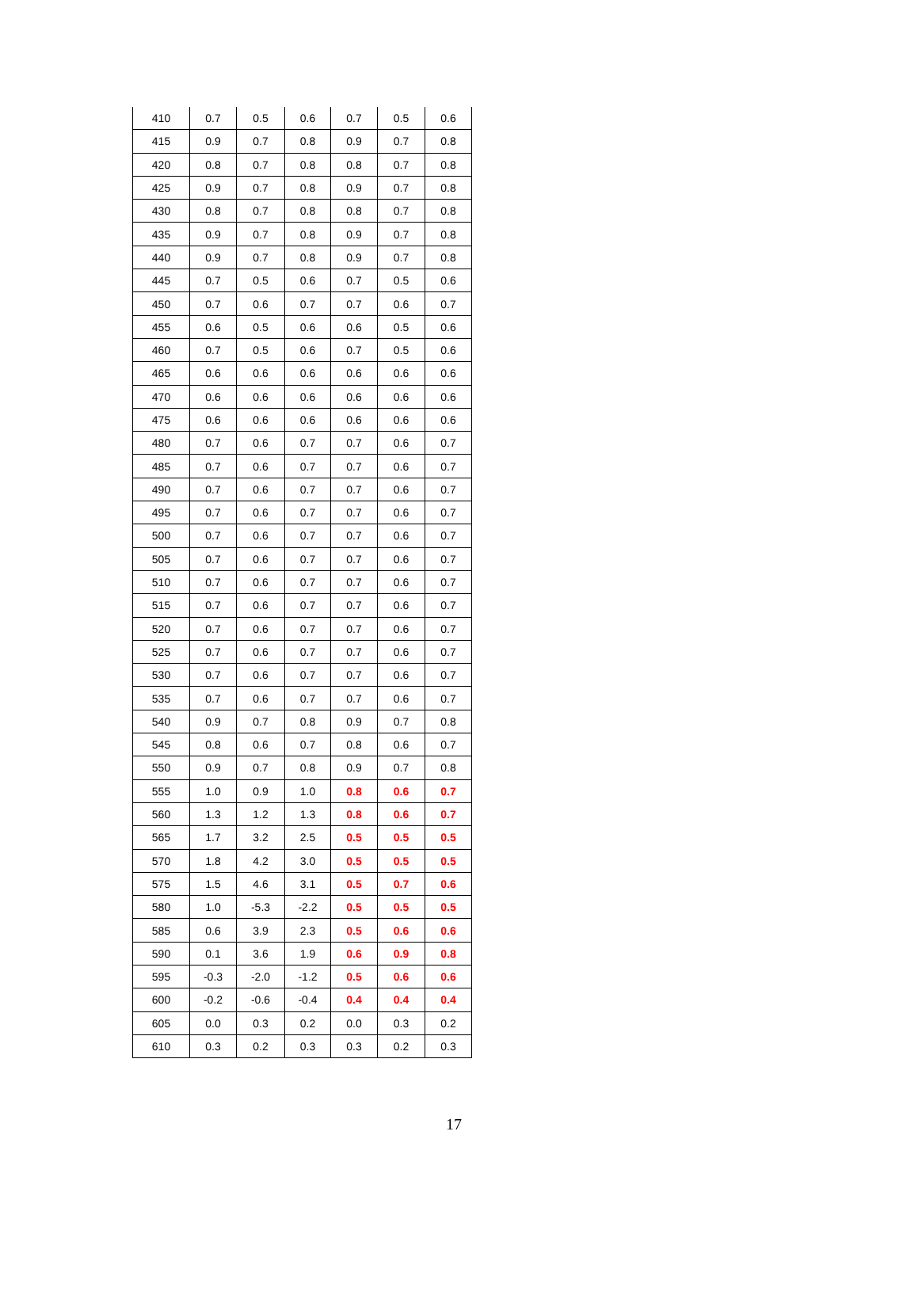| 410 | 0.7 | 0.5 | 0.6 | 0.7 | 0.5 | 0.6 |
| 415 | 0.9 | 0.7 | 0.8 | 0.9 | 0.7 | 0.8 |
| 420 | 0.8 | 0.7 | 0.8 | 0.8 | 0.7 | 0.8 |
| 425 | 0.9 | 0.7 | 0.8 | 0.9 | 0.7 | 0.8 |
| 430 | 0.8 | 0.7 | 0.8 | 0.8 | 0.7 | 0.8 |
| 435 | 0.9 | 0.7 | 0.8 | 0.9 | 0.7 | 0.8 |
| 440 | 0.9 | 0.7 | 0.8 | 0.9 | 0.7 | 0.8 |
| 445 | 0.7 | 0.5 | 0.6 | 0.7 | 0.5 | 0.6 |
| 450 | 0.7 | 0.6 | 0.7 | 0.7 | 0.6 | 0.7 |
| 455 | 0.6 | 0.5 | 0.6 | 0.6 | 0.5 | 0.6 |
| 460 | 0.7 | 0.5 | 0.6 | 0.7 | 0.5 | 0.6 |
| 465 | 0.6 | 0.6 | 0.6 | 0.6 | 0.6 | 0.6 |
| 470 | 0.6 | 0.6 | 0.6 | 0.6 | 0.6 | 0.6 |
| 475 | 0.6 | 0.6 | 0.6 | 0.6 | 0.6 | 0.6 |
| 480 | 0.7 | 0.6 | 0.7 | 0.7 | 0.6 | 0.7 |
| 485 | 0.7 | 0.6 | 0.7 | 0.7 | 0.6 | 0.7 |
| 490 | 0.7 | 0.6 | 0.7 | 0.7 | 0.6 | 0.7 |
| 495 | 0.7 | 0.6 | 0.7 | 0.7 | 0.6 | 0.7 |
| 500 | 0.7 | 0.6 | 0.7 | 0.7 | 0.6 | 0.7 |
| 505 | 0.7 | 0.6 | 0.7 | 0.7 | 0.6 | 0.7 |
| 510 | 0.7 | 0.6 | 0.7 | 0.7 | 0.6 | 0.7 |
| 515 | 0.7 | 0.6 | 0.7 | 0.7 | 0.6 | 0.7 |
| 520 | 0.7 | 0.6 | 0.7 | 0.7 | 0.6 | 0.7 |
| 525 | 0.7 | 0.6 | 0.7 | 0.7 | 0.6 | 0.7 |
| 530 | 0.7 | 0.6 | 0.7 | 0.7 | 0.6 | 0.7 |
| 535 | 0.7 | 0.6 | 0.7 | 0.7 | 0.6 | 0.7 |
| 540 | 0.9 | 0.7 | 0.8 | 0.9 | 0.7 | 0.8 |
| 545 | 0.8 | 0.6 | 0.7 | 0.8 | 0.6 | 0.7 |
| 550 | 0.9 | 0.7 | 0.8 | 0.9 | 0.7 | 0.8 |
| 555 | 1.0 | 0.9 | 1.0 | 0.8 | 0.6 | 0.7 |
| 560 | 1.3 | 1.2 | 1.3 | 0.8 | 0.6 | 0.7 |
| 565 | 1.7 | 3.2 | 2.5 | 0.5 | 0.5 | 0.5 |
| 570 | 1.8 | 4.2 | 3.0 | 0.5 | 0.5 | 0.5 |
| 575 | 1.5 | 4.6 | 3.1 | 0.5 | 0.7 | 0.6 |
| 580 | 1.0 | -5.3 | -2.2 | 0.5 | 0.5 | 0.5 |
| 585 | 0.6 | 3.9 | 2.3 | 0.5 | 0.6 | 0.6 |
| 590 | 0.1 | 3.6 | 1.9 | 0.6 | 0.9 | 0.8 |
| 595 | -0.3 | -2.0 | -1.2 | 0.5 | 0.6 | 0.6 |
| 600 | -0.2 | -0.6 | -0.4 | 0.4 | 0.4 | 0.4 |
| 605 | 0.0 | 0.3 | 0.2 | 0.0 | 0.3 | 0.2 |
| 610 | 0.3 | 0.2 | 0.3 | 0.3 | 0.2 | 0.3 |
17